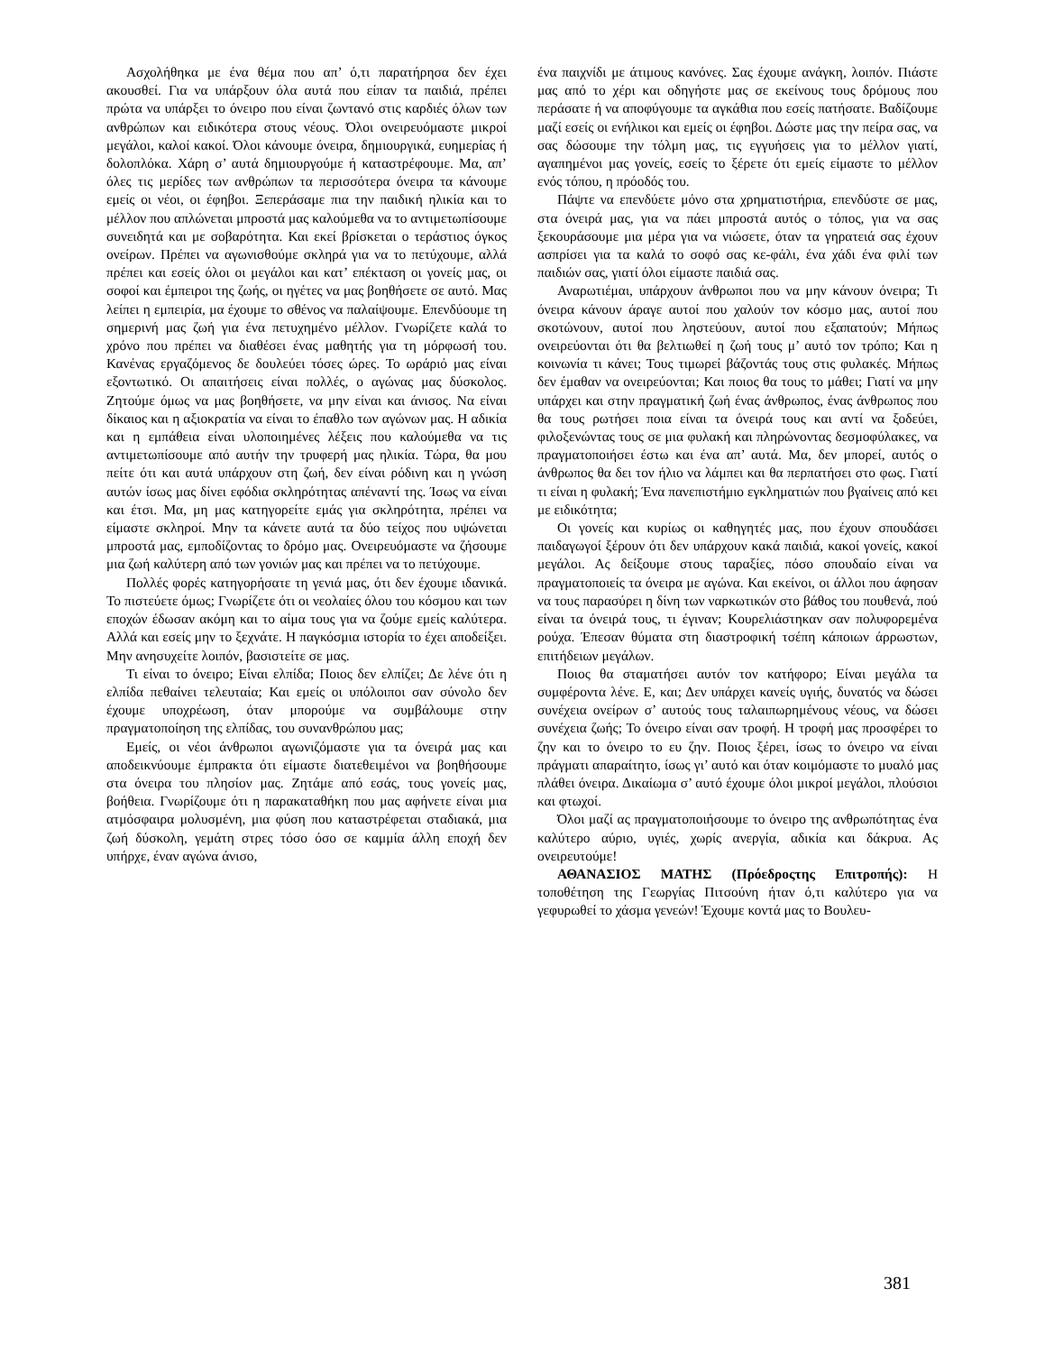Ασχολήθηκα με ένα θέμα που απ’ ό,τι παρατήρησα δεν έχει ακουσθεί. Για να υπάρξουν όλα αυτά που είπαν τα παιδιά, πρέπει πρώτα να υπάρξει το όνειρο που είναι ζωντανό στις καρδιές όλων των ανθρώπων και ειδικότερα στους νέους. Όλοι ονειρευόμαστε μικροί μεγάλοι, καλοί κακοί. Όλοι κάνουμε όνειρα, δημιουργικά, ευημερίας ή δολοπλόκα. Χάρη σ’ αυτά δημιουργούμε ή καταστρέφουμε. Μα, απ’ όλες τις μερίδες των ανθρώπων τα περισσότερα όνειρα τα κάνουμε εμείς οι νέοι, οι έφηβοι. Ξεπεράσαμε πια την παιδική ηλικία και το μέλλον που απλώνεται μπροστά μας καλούμεθα να το αντιμετωπίσουμε συνειδητά και με σοβαρότητα. Και εκεί βρίσκεται ο τεράστιος όγκος ονείρων. Πρέπει να αγωνισθούμε σκληρά για να το πετύχουμε, αλλά πρέπει και εσείς όλοι οι μεγάλοι και κατ’ επέκταση οι γονείς μας, οι σοφοί και έμπειροι της ζωής, οι ηγέτες να μας βοηθήσετε σε αυτό. Μας λείπει η εμπειρία, μα έχουμε το σθένος να παλαίψουμε. Επενδύουμε τη σημερινή μας ζωή για ένα πετυχημένο μέλλον. Γνωρίζετε καλά το χρόνο που πρέπει να διαθέσει ένας μαθητής για τη μόρφωσή του. Κανένας εργαζόμενος δε δουλεύει τόσες ώρες. Το ωράριό μας είναι εξοντωτικό. Οι απαιτήσεις είναι πολλές, ο αγώνας μας δύσκολος. Ζητούμε όμως να μας βοηθήσετε, να μην είναι και άνισος. Να είναι δίκαιος και η αξιοκρατία να είναι το έπαθλο των αγώνων μας. Η αδικία και η εμπάθεια είναι υλοποιημένες λέξεις που καλούμεθα να τις αντιμετωπίσουμε από αυτήν την τρυφερή μας ηλικία. Τώρα, θα μου πείτε ότι και αυτά υπάρχουν στη ζωή, δεν είναι ρόδινη και η γνώση αυτών ίσως μας δίνει εφόδια σκληρότητας απέναντί της. Ίσως να είναι και έτσι. Μα, μη μας κατηγορείτε εμάς για σκληρότητα, πρέπει να είμαστε σκληροί. Μην τα κάνετε αυτά τα δύο τείχος που υψώνεται μπροστά μας, εμποδίζοντας το δρόμο μας. Ονειρευόμαστε να ζήσουμε μια ζωή καλύτερη από των γονιών μας και πρέπει να το πετύχουμε.
Πολλές φορές κατηγορήσατε τη γενιά μας, ότι δεν έχουμε ιδανικά. Το πιστεύετε όμως; Γνωρίζετε ότι οι νεολαίες όλου του κόσμου και των εποχών έδωσαν ακόμη και το αίμα τους για να ζούμε εμείς καλύτερα. Αλλά και εσείς μην το ξεχνάτε. Η παγκόσμια ιστορία το έχει αποδείξει. Μην ανησυχείτε λοιπόν, βασιστείτε σε μας.
Τι είναι το όνειρο; Είναι ελπίδα; Ποιος δεν ελπίζει; Δε λένε ότι η ελπίδα πεθαίνει τελευταία; Και εμείς οι υπόλοιποι σαν σύνολο δεν έχουμε υποχρέωση, όταν μπορούμε να συμβάλουμε στην πραγματοποίηση της ελπίδας, του συνανθρώπου μας;
Εμείς, οι νέοι άνθρωποι αγωνιζόμαστε για τα όνειρά μας και αποδεικνύουμε έμπρακτα ότι είμαστε διατεθειμένοι να βοηθήσουμε στα όνειρα του πλησίον μας. Ζητάμε από εσάς, τους γονείς μας, βοήθεια. Γνωρίζουμε ότι η παρακαταθήκη που μας αφήνετε είναι μια ατμόσφαιρα μολυσμένη, μια φύση που καταστρέφεται σταδιακά, μια ζωή δύσκολη, γεμάτη στρες τόσο όσο σε καμμία άλλη εποχή δεν υπήρχε, έναν αγώνα άνισο,
ένα παιχνίδι με άτιμους κανόνες. Σας έχουμε ανάγκη, λοιπόν. Πιάστε μας από το χέρι και οδηγήστε μας σε εκείνους τους δρόμους που περάσατε ή να αποφύγουμε τα αγκάθια που εσείς πατήσατε. Βαδίζουμε μαζί εσείς οι ενήλικοι και εμείς οι έφηβοι. Δώστε μας την πείρα σας, να σας δώσουμε την τόλμη μας, τις εγγυήσεις για το μέλλον γιατί, αγαπημένοι μας γονείς, εσείς το ξέρετε ότι εμείς είμαστε το μέλλον ενός τόπου, η πρόοδός του.
Πάψτε να επενδύετε μόνο στα χρηματιστήρια, επενδύστε σε μας, στα όνειρά μας, για να πάει μπροστά αυτός ο τόπος, για να σας ξεκουράσουμε μια μέρα για να νιώσετε, όταν τα γηρατειά σας έχουν ασπρίσει για τα καλά το σοφό σας κε-φάλι, ένα χάδι ένα φιλί των παιδιών σας, γιατί όλοι είμαστε παιδιά σας.
Αναρωτιέμαι, υπάρχουν άνθρωποι που να μην κάνουν όνειρα; Τι όνειρα κάνουν άραγε αυτοί που χαλούν τον κόσμο μας, αυτοί που σκοτώνουν, αυτοί που ληστεύουν, αυτοί που εξαπατούν; Μήπως ονειρεύονται ότι θα βελτιωθεί η ζωή τους μ’ αυτό τον τρόπο; Και η κοινωνία τι κάνει; Τους τιμωρεί βάζοντάς τους στις φυλακές. Μήπως δεν έμαθαν να ονειρεύονται; Και ποιος θα τους το μάθει; Γιατί να μην υπάρχει και στην πραγματική ζωή ένας άνθρωπος, ένας άνθρωπος που θα τους ρωτήσει ποια είναι τα όνειρά τους και αντί να ξοδεύει, φιλοξενώντας τους σε μια φυλακή και πληρώνοντας δεσμοφύλακες, να πραγματοποιήσει έστω και ένα απ’ αυτά. Μα, δεν μπορεί, αυτός ο άνθρωπος θα δει τον ήλιο να λάμπει και θα περπατήσει στο φως. Γιατί τι είναι η φυλακή; Ένα πανεπιστήμιο εγκληματιών που βγαίνεις από κει με ειδικότητα;
Οι γονείς και κυρίως οι καθηγητές μας, που έχουν σπουδάσει παιδαγωγοί ξέρουν ότι δεν υπάρχουν κακά παιδιά, κακοί γονείς, κακοί μεγάλοι. Ας δείξουμε στους ταραξίες, πόσο σπουδαίο είναι να πραγματοποιείς τα όνειρα με αγώνα. Και εκείνοι, οι άλλοι που άφησαν να τους παρασύρει η δίνη των ναρκωτικών στο βάθος του πουθενά, πού είναι τα όνειρά τους, τι έγιναν; Κουρελιάστηκαν σαν πολυφορεμένα ρούχα. Έπεσαν θύματα στη διαστροφική τσέπη κάποιων άρρωστων, επιτήδειων μεγάλων.
Ποιος θα σταματήσει αυτόν τον κατήφορο; Είναι μεγάλα τα συμφέροντα λένε. Ε, και; Δεν υπάρχει κανείς υγιής, δυνατός να δώσει συνέχεια ονείρων σ’ αυτούς τους ταλαιπωρημένους νέους, να δώσει συνέχεια ζωής; Το όνειρο είναι σαν τροφή. Η τροφή μας προσφέρει το ζην και το όνειρο το ευ ζην. Ποιος ξέρει, ίσως το όνειρο να είναι πράγματι απαραίτητο, ίσως γι’ αυτό και όταν κοιμόμαστε το μυαλό μας πλάθει όνειρα. Δικαίωμα σ’ αυτό έχουμε όλοι μικροί μεγάλοι, πλούσιοι και φτωχοί.
Όλοι μαζί ας πραγματοποιήσουμε το όνειρο της ανθρωπότητας ένα καλύτερο αύριο, υγιές, χωρίς ανεργία, αδικία και δάκρυα. Ας ονειρευτούμε!
ΑΘΑΝΑΣΙΟΣ ΜΑΤΗΣ (Πρόεδροςτης Επιτροπής): Η τοποθέτηση της Γεωργίας Πιτσούνη ήταν ό,τι καλύτερο για να γεφυρωθεί το χάσμα γενεών! Έχουμε κοντά μας το Βουλευ-
381